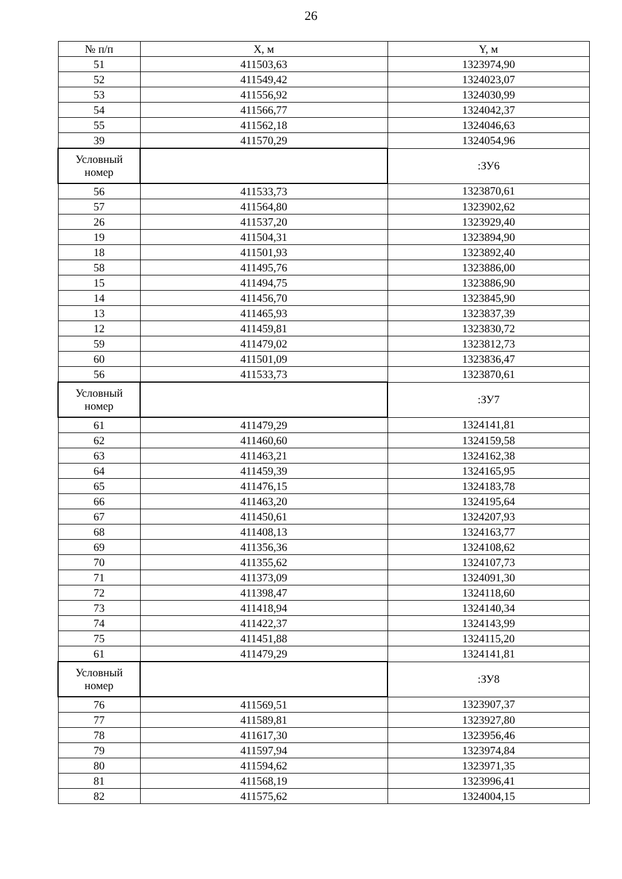26
| № п/п | X, м | Y, м |
| --- | --- | --- |
| 51 | 411503,63 | 1323974,90 |
| 52 | 411549,42 | 1324023,07 |
| 53 | 411556,92 | 1324030,99 |
| 54 | 411566,77 | 1324042,37 |
| 55 | 411562,18 | 1324046,63 |
| 39 | 411570,29 | 1324054,96 |
| Условный номер | | :ЗУ6 |
| 56 | 411533,73 | 1323870,61 |
| 57 | 411564,80 | 1323902,62 |
| 26 | 411537,20 | 1323929,40 |
| 19 | 411504,31 | 1323894,90 |
| 18 | 411501,93 | 1323892,40 |
| 58 | 411495,76 | 1323886,00 |
| 15 | 411494,75 | 1323886,90 |
| 14 | 411456,70 | 1323845,90 |
| 13 | 411465,93 | 1323837,39 |
| 12 | 411459,81 | 1323830,72 |
| 59 | 411479,02 | 1323812,73 |
| 60 | 411501,09 | 1323836,47 |
| 56 | 411533,73 | 1323870,61 |
| Условный номер | | :ЗУ7 |
| 61 | 411479,29 | 1324141,81 |
| 62 | 411460,60 | 1324159,58 |
| 63 | 411463,21 | 1324162,38 |
| 64 | 411459,39 | 1324165,95 |
| 65 | 411476,15 | 1324183,78 |
| 66 | 411463,20 | 1324195,64 |
| 67 | 411450,61 | 1324207,93 |
| 68 | 411408,13 | 1324163,77 |
| 69 | 411356,36 | 1324108,62 |
| 70 | 411355,62 | 1324107,73 |
| 71 | 411373,09 | 1324091,30 |
| 72 | 411398,47 | 1324118,60 |
| 73 | 411418,94 | 1324140,34 |
| 74 | 411422,37 | 1324143,99 |
| 75 | 411451,88 | 1324115,20 |
| 61 | 411479,29 | 1324141,81 |
| Условный номер | | :ЗУ8 |
| 76 | 411569,51 | 1323907,37 |
| 77 | 411589,81 | 1323927,80 |
| 78 | 411617,30 | 1323956,46 |
| 79 | 411597,94 | 1323974,84 |
| 80 | 411594,62 | 1323971,35 |
| 81 | 411568,19 | 1323996,41 |
| 82 | 411575,62 | 1324004,15 |